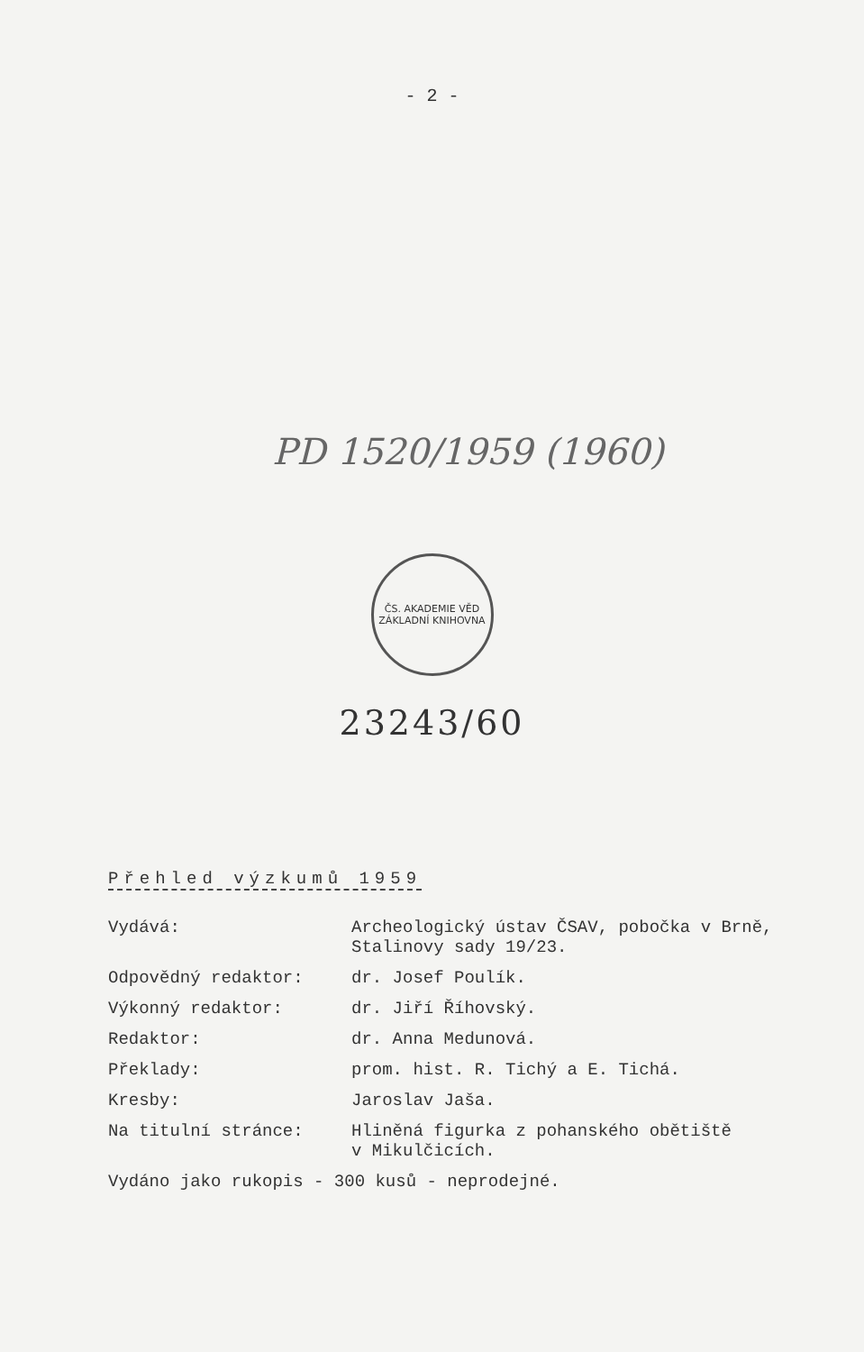- 2 -
PD 1520/1959 (1960)
ČS. AKADEMIE VĚD
ZÁKLADNÍ KNIHOVNA
23243/60
Přehled výzkumů 1959
| Vydává: | Archeologický ústav ČSAV, pobočka v Brně, Stalinovy sady 19/23. |
| Odpovědný redaktor: | dr. Josef Poulík. |
| Výkonný redaktor: | dr. Jiří Říhovský. |
| Redaktor: | dr. Anna Medunová. |
| Překlady: | prom. hist. R. Tichý a E. Tichá. |
| Kresby: | Jaroslav Jaša. |
| Na titulní stránce: | Hliněná figurka z pohanského obětiště v Mikulčicích. |
| Vydáno jako rukopis - 300 kusů - neprodejné. | |